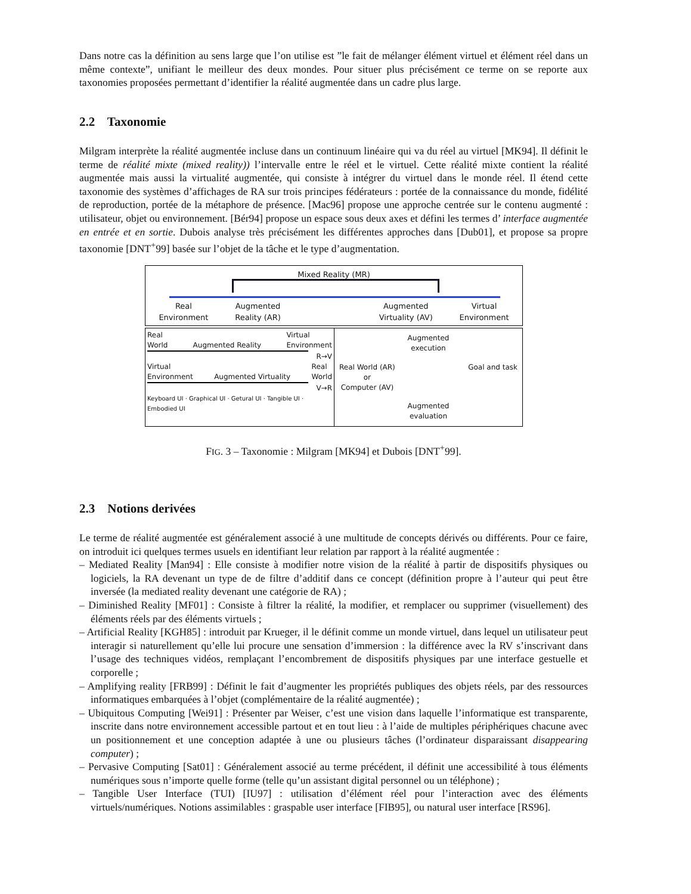Dans notre cas la définition au sens large que l’on utilise est ”le fait de mélanger élément virtuel et élément réel dans un même contexte”, unifiant le meilleur des deux mondes. Pour situer plus précisément ce terme on se reporte aux taxonomies proposées permettant d’identifier la réalité augmentée dans un cadre plus large.
2.2 Taxonomie
Milgram interprète la réalité augmentée incluse dans un continuum linéaire qui va du réel au virtuel [MK94]. Il définit le terme de réalité mixte (mixed reality)) l’intervalle entre le réel et le virtuel. Cette réalité mixte contient la réalité augmentée mais aussi la virtualité augmentée, qui consiste à intégrer du virtuel dans le monde réel. Il étend cette taxonomie des systèmes d’affichages de RA sur trois principes fédérateurs : portée de la connaissance du monde, fidélité de reproduction, portée de la métaphore de présence. [Mac96] propose une approche centrée sur le contenu augmenté : utilisateur, objet ou environnement. [Bér94] propose un espace sous deux axes et défini les termes d’ interface augmentée en entrée et en sortie. Dubois analyse très précisément les différentes approches dans [Dub01], et propose sa propre taxonomie [DNT<sup>+</sup>99] basée sur l’objet de la tâche et le type d’augmentation.
Mixed Reality (MR)
Real
Environment Augmented
Reality (AR) Augmented
Virtuality (AV) Virtual
Environment
Real
World
Augmented Reality Virtual
Environment
R→V
Virtual
Environment
Augmented Virtuality Real
World
V→R
Keyboard UI · Graphical UI · Getural UI · Tangible UI · Embodied UI
Augmented
execution
Real World (AR)
or
Computer (AV) Goal and task
Augmented
evaluation
FIG. 3 – Taxonomie : Milgram [MK94] et Dubois [DNT<sup>+</sup>99].
2.3 Notions derivées
Le terme de réalité augmentée est généralement associé à une multitude de concepts dérivés ou différents. Pour ce faire, on introduit ici quelques termes usuels en identifiant leur relation par rapport à la réalité augmentée :
– Mediated Reality [Man94] : Elle consiste à modifier notre vision de la réalité à partir de dispositifs physiques ou logiciels, la RA devenant un type de de filtre d’additif dans ce concept (définition propre à l’auteur qui peut être inversée (la mediated reality devenant une catégorie de RA) ;
– Diminished Reality [MF01] : Consiste à filtrer la réalité, la modifier, et remplacer ou supprimer (visuellement) des éléments réels par des éléments virtuels ;
– Artificial Reality [KGH85] : introduit par Krueger, il le définit comme un monde virtuel, dans lequel un utilisateur peut interagir si naturellement qu’elle lui procure une sensation d’immersion : la différence avec la RV s’inscrivant dans l’usage des techniques vidéos, remplaçant l’encombrement de dispositifs physiques par une interface gestuelle et corporelle ;
– Amplifying reality [FRB99] : Définit le fait d’augmenter les propriétés publiques des objets réels, par des ressources informatiques embarquées à l’objet (complémentaire de la réalité augmentée) ;
– Ubiquitous Computing [Wei91] : Présenter par Weiser, c’est une vision dans laquelle l’informatique est transparente, inscrite dans notre environnement accessible partout et en tout lieu : à l’aide de multiples périphériques chacune avec un positionnement et une conception adaptée à une ou plusieurs tâches (l’ordinateur disparaissant disappearing computer) ;
– Pervasive Computing [Sat01] : Généralement associé au terme précédent, il définit une accessibilité à tous éléments numériques sous n’importe quelle forme (telle qu’un assistant digital personnel ou un téléphone) ;
– Tangible User Interface (TUI) [IU97] : utilisation d’élément réel pour l’interaction avec des éléments virtuels/numériques. Notions assimilables : graspable user interface [FIB95], ou natural user interface [RS96].